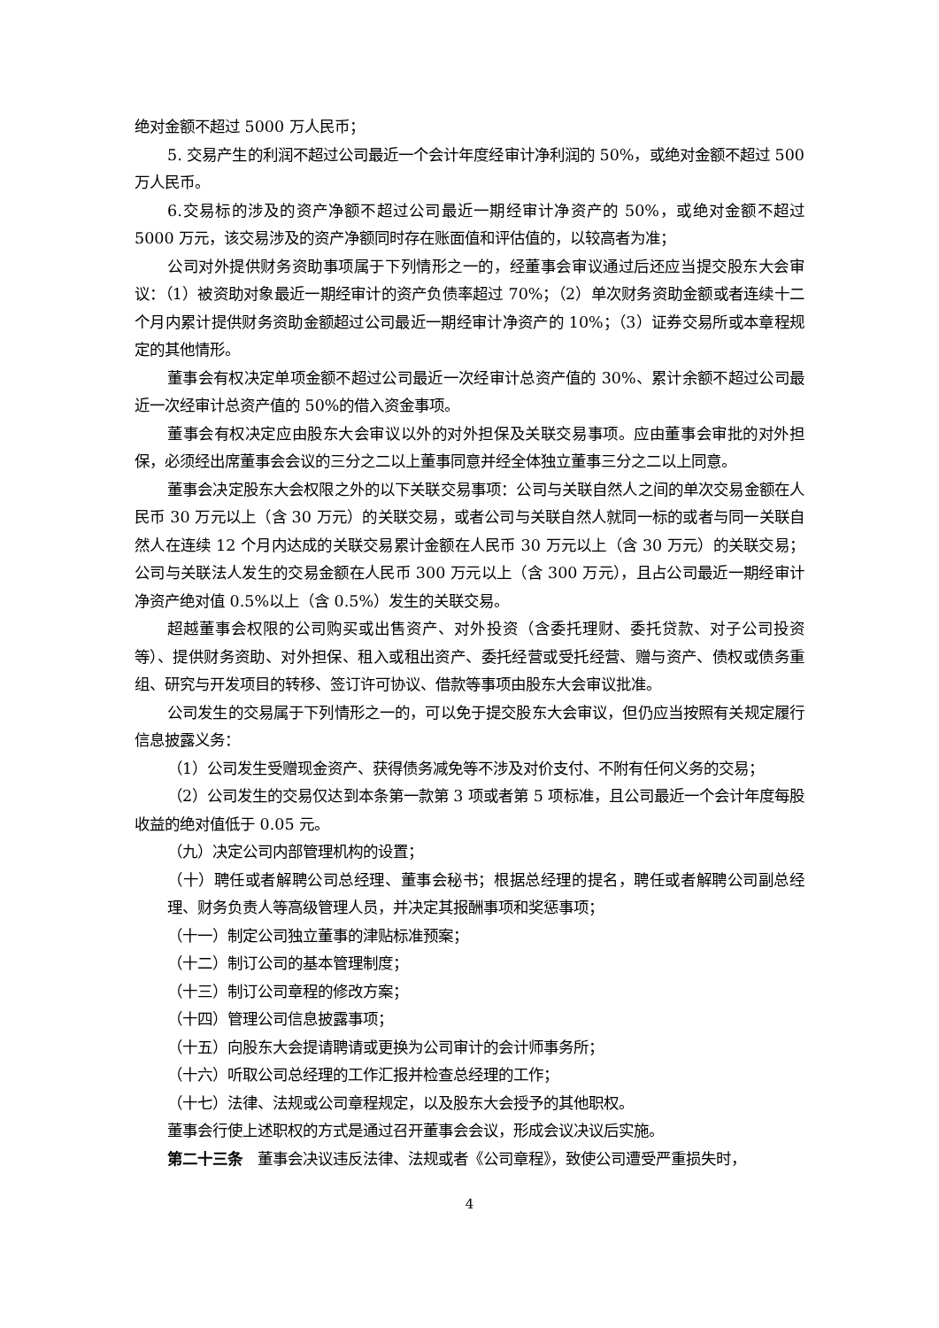绝对金额不超过 5000 万人民币；
5. 交易产生的利润不超过公司最近一个会计年度经审计净利润的 50%，或绝对金额不超过 500 万人民币。
6.交易标的涉及的资产净额不超过公司最近一期经审计净资产的 50%，或绝对金额不超过 5000 万元，该交易涉及的资产净额同时存在账面值和评估值的，以较高者为准；
公司对外提供财务资助事项属于下列情形之一的，经董事会审议通过后还应当提交股东大会审议：（1）被资助对象最近一期经审计的资产负债率超过 70%；（2）单次财务资助金额或者连续十二个月内累计提供财务资助金额超过公司最近一期经审计净资产的 10%；（3）证券交易所或本章程规定的其他情形。
董事会有权决定单项金额不超过公司最近一次经审计总资产值的 30%、累计余额不超过公司最近一次经审计总资产值的 50%的借入资金事项。
董事会有权决定应由股东大会审议以外的对外担保及关联交易事项。应由董事会审批的对外担保，必须经出席董事会会议的三分之二以上董事同意并经全体独立董事三分之二以上同意。
董事会决定股东大会权限之外的以下关联交易事项：公司与关联自然人之间的单次交易金额在人民币 30 万元以上（含 30 万元）的关联交易，或者公司与关联自然人就同一标的或者与同一关联自然人在连续 12 个月内达成的关联交易累计金额在人民币 30 万元以上（含 30 万元）的关联交易；公司与关联法人发生的交易金额在人民币 300 万元以上（含 300 万元），且占公司最近一期经审计净资产绝对值 0.5%以上（含 0.5%）发生的关联交易。
超越董事会权限的公司购买或出售资产、对外投资（含委托理财、委托贷款、对子公司投资等）、提供财务资助、对外担保、租入或租出资产、委托经营或受托经营、赠与资产、债权或债务重组、研究与开发项目的转移、签订许可协议、借款等事项由股东大会审议批准。
公司发生的交易属于下列情形之一的，可以免于提交股东大会审议，但仍应当按照有关规定履行信息披露义务：
（1）公司发生受赠现金资产、获得债务减免等不涉及对价支付、不附有任何义务的交易；
（2）公司发生的交易仅达到本条第一款第 3 项或者第 5 项标准，且公司最近一个会计年度每股收益的绝对值低于 0.05 元。
（九）决定公司内部管理机构的设置；
（十）聘任或者解聘公司总经理、董事会秘书；根据总经理的提名，聘任或者解聘公司副总经理、财务负责人等高级管理人员，并决定其报酬事项和奖惩事项；
（十一）制定公司独立董事的津贴标准预案；
（十二）制订公司的基本管理制度；
（十三）制订公司章程的修改方案；
（十四）管理公司信息披露事项；
（十五）向股东大会提请聘请或更换为公司审计的会计师事务所；
（十六）听取公司总经理的工作汇报并检查总经理的工作；
（十七）法律、法规或公司章程规定，以及股东大会授予的其他职权。
董事会行使上述职权的方式是通过召开董事会会议，形成会议决议后实施。
第二十三条　董事会决议违反法律、法规或者《公司章程》，致使公司遭受严重损失时，
4